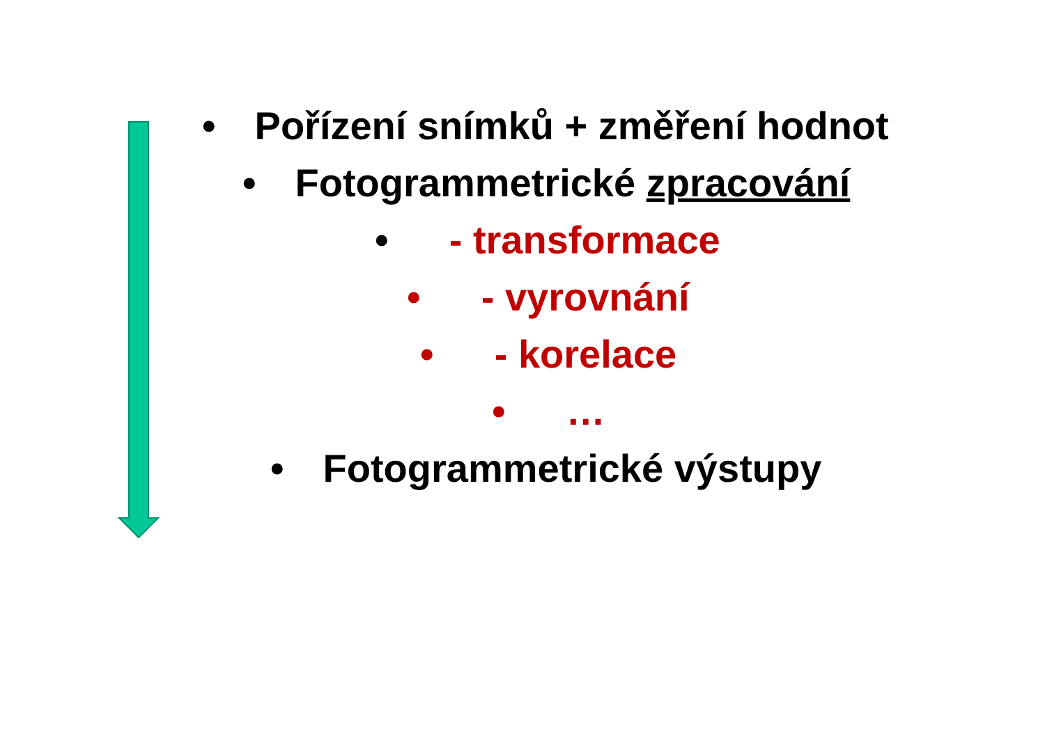• Pořízení snímků + změření hodnot
• Fotogrammetrické zpracování
• - transformace
• - vyrovnání
• - korelace
• …
• Fotogrammetrické výstupy